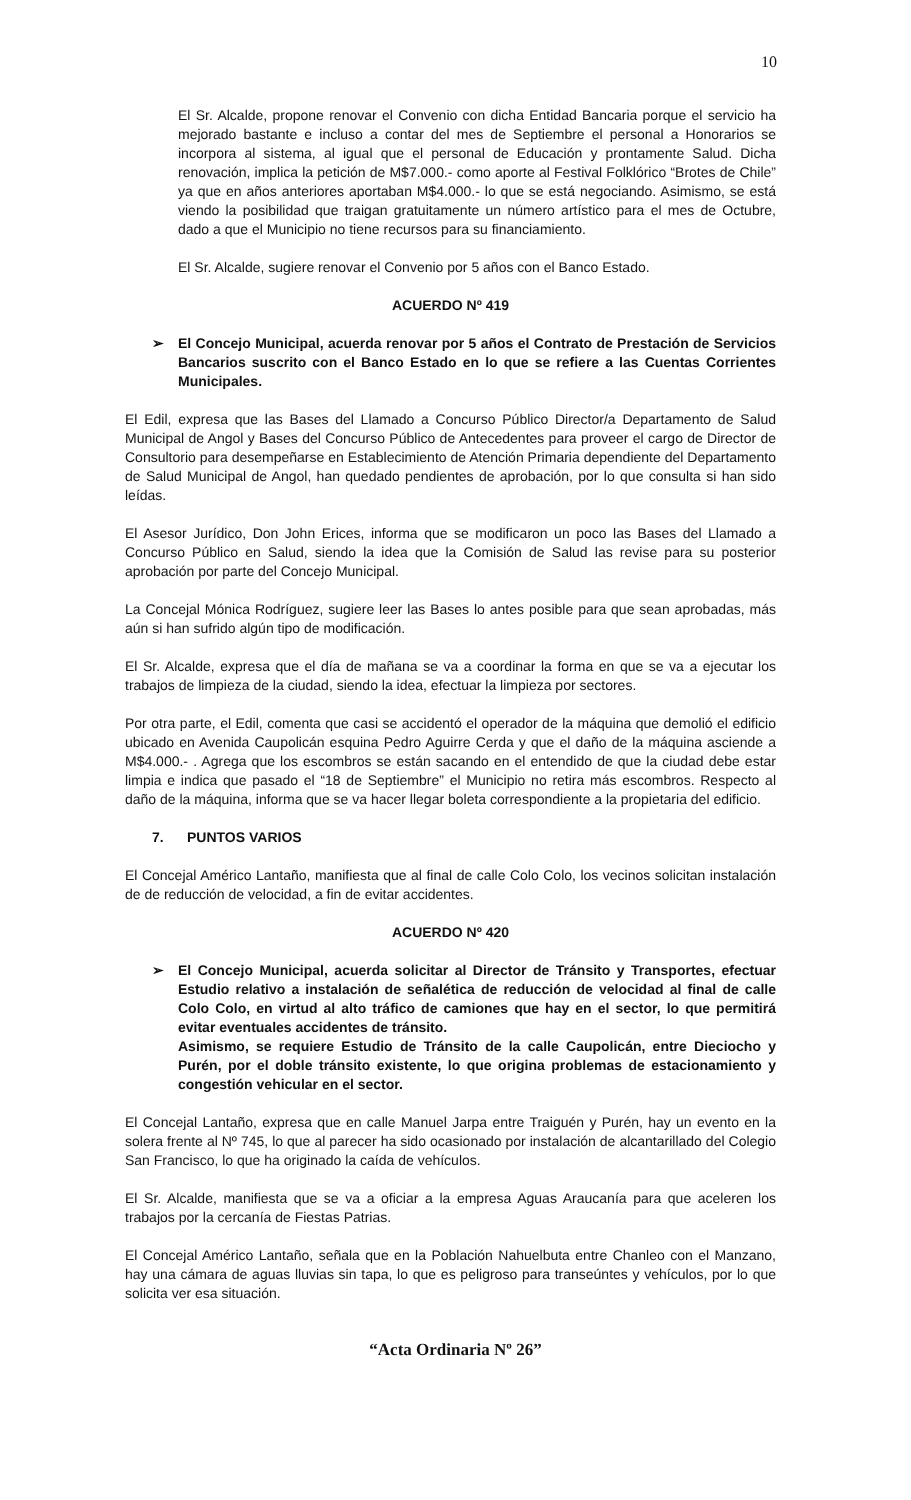10
El Sr. Alcalde, propone renovar el Convenio con dicha Entidad Bancaria porque el servicio ha mejorado bastante e incluso a contar del mes de Septiembre el personal a Honorarios se incorpora al sistema, al igual que el personal de Educación y prontamente Salud. Dicha renovación, implica la petición de M$7.000.- como aporte al Festival Folklórico “Brotes de Chile” ya que en años anteriores aportaban M$4.000.- lo que se está negociando. Asimismo, se está viendo la posibilidad que traigan gratuitamente un número artístico para el mes de Octubre, dado a que el Municipio no tiene recursos para su financiamiento.
El Sr. Alcalde, sugiere renovar el Convenio por 5 años con el Banco Estado.
ACUERDO Nº 419
➢ El Concejo Municipal, acuerda renovar por 5 años el Contrato de Prestación de Servicios Bancarios suscrito con el Banco Estado en lo que se refiere a las Cuentas Corrientes Municipales.
El Edil, expresa que las Bases del Llamado a Concurso Público Director/a Departamento de Salud Municipal de Angol y Bases del Concurso Público de Antecedentes para proveer el cargo de Director de Consultorio para desempeñarse en Establecimiento de Atención Primaria dependiente del Departamento de Salud Municipal de Angol, han quedado pendientes de aprobación, por lo que consulta si han sido leídas.
El Asesor Jurídico, Don John Erices, informa que se modificaron un poco las Bases del Llamado a Concurso Público en Salud, siendo la idea que la Comisión de Salud las revise para su posterior aprobación por parte del Concejo Municipal.
La Concejal Mónica Rodríguez, sugiere leer las Bases lo antes posible para que sean aprobadas, más aún si han sufrido algún tipo de modificación.
El Sr. Alcalde, expresa que el día de mañana se va a coordinar la forma en que se va a ejecutar los trabajos de limpieza de la ciudad, siendo la idea, efectuar la limpieza por sectores.
Por otra parte, el Edil, comenta que casi se accidentó el operador de la máquina que demolió el edificio ubicado en Avenida Caupolicán esquina Pedro Aguirre Cerda y que el daño de la máquina asciende a M$4.000.- . Agrega que los escombros se están sacando en el entendido de que la ciudad debe estar limpia e indica que pasado el “18 de Septiembre” el Municipio no retira más escombros. Respecto al daño de la máquina, informa que se va hacer llegar boleta correspondiente a la propietaria del edificio.
7. PUNTOS VARIOS
El Concejal Américo Lantaño, manifiesta que al final de calle Colo Colo, los vecinos solicitan instalación de de reducción de velocidad, a fin de evitar accidentes.
ACUERDO Nº 420
➢ El Concejo Municipal, acuerda solicitar al Director de Tránsito y Transportes, efectuar Estudio relativo a instalación de señalética de reducción de velocidad al final de calle Colo Colo, en virtud al alto tráfico de camiones que hay en el sector, lo que permitirá evitar eventuales accidentes de tránsito.
Asimismo, se requiere Estudio de Tránsito de la calle Caupolicán, entre Dieciocho y Purén, por el doble tránsito existente, lo que origina problemas de estacionamiento y congestión vehicular en el sector.
El Concejal Lantaño, expresa que en calle Manuel Jarpa entre Traiguén y Purén, hay un evento en la solera frente al Nº 745, lo que al parecer ha sido ocasionado por instalación de alcantarillado del Colegio San Francisco, lo que ha originado la caída de vehículos.
El Sr. Alcalde, manifiesta que se va a oficiar a la empresa Aguas Araucanía para que aceleren los trabajos por la cercanía de Fiestas Patrias.
El Concejal Américo Lantaño, señala que en la Población Nahuelbuta entre Chanleo con el Manzano, hay una cámara de aguas lluvias sin tapa, lo que es peligroso para transeúntes y vehículos, por lo que solicita ver esa situación.
“Acta Ordinaria Nº 26”